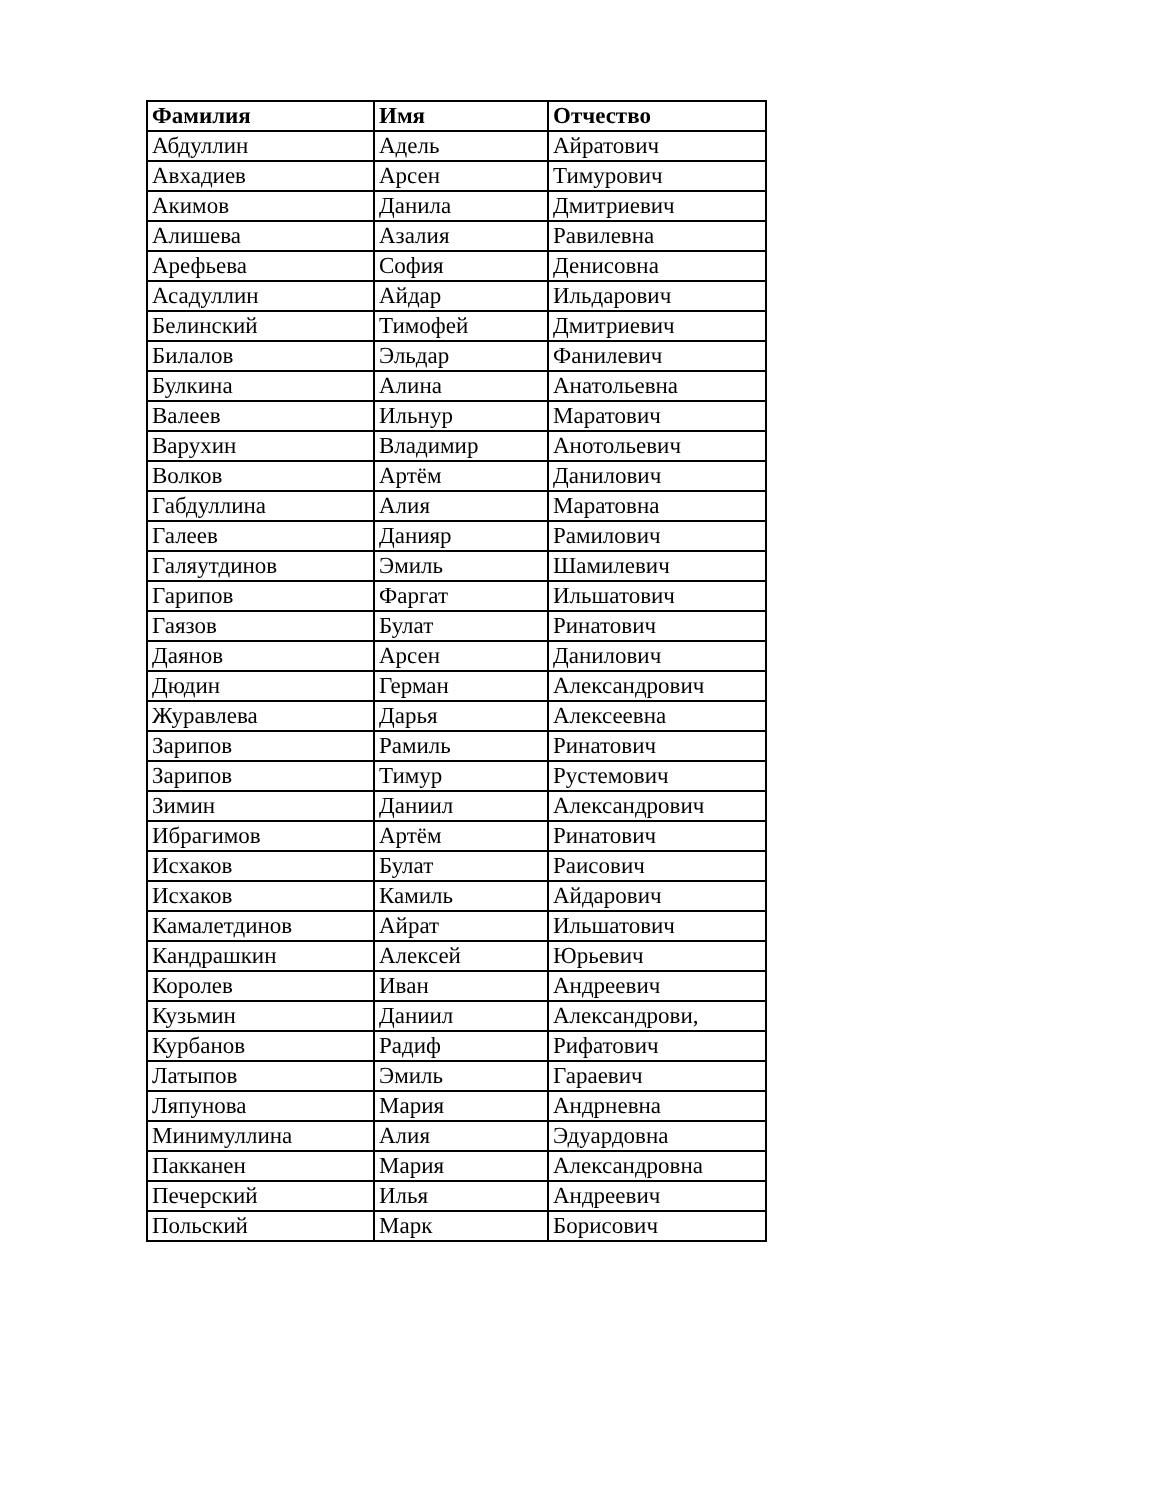| Фамилия | Имя | Отчество |
| --- | --- | --- |
| Абдуллин | Адель | Айратович |
| Авхадиев | Арсен | Тимурович |
| Акимов | Данила | Дмитриевич |
| Алишева | Азалия | Равилевна |
| Арефьева | София | Денисовна |
| Асадуллин | Айдар | Ильдарович |
| Белинский | Тимофей | Дмитриевич |
| Билалов | Эльдар | Фанилевич |
| Булкина | Алина | Анатольевна |
| Валеев | Ильнур | Маратович |
| Варухин | Владимир | Анотольевич |
| Волков | Артём | Данилович |
| Габдуллина | Алия | Маратовна |
| Галеев | Данияр | Рамилович |
| Галяутдинов | Эмиль | Шамилевич |
| Гарипов | Фаргат | Ильшатович |
| Гаязов | Булат | Ринатович |
| Даянов | Арсен | Данилович |
| Дюдин | Герман | Александрович |
| Журавлева | Дарья | Алексеевна |
| Зарипов | Рамиль | Ринатович |
| Зарипов | Тимур | Рустемович |
| Зимин | Даниил | Александрович |
| Ибрагимов | Артём | Ринатович |
| Исхаков | Булат | Раисович |
| Исхаков | Камиль | Айдарович |
| Камалетдинов | Айрат | Ильшатович |
| Кандрашкин | Алексей | Юрьевич |
| Королев | Иван | Андреевич |
| Кузьмин | Даниил | Александрови, |
| Курбанов | Радиф | Рифатович |
| Латыпов | Эмиль | Гараевич |
| Ляпунова | Мария | Андрневна |
| Минимуллина | Алия | Эдуардовна |
| Пакканен | Мария | Александровна |
| Печерский | Илья | Андреевич |
| Польский | Марк | Борисович |